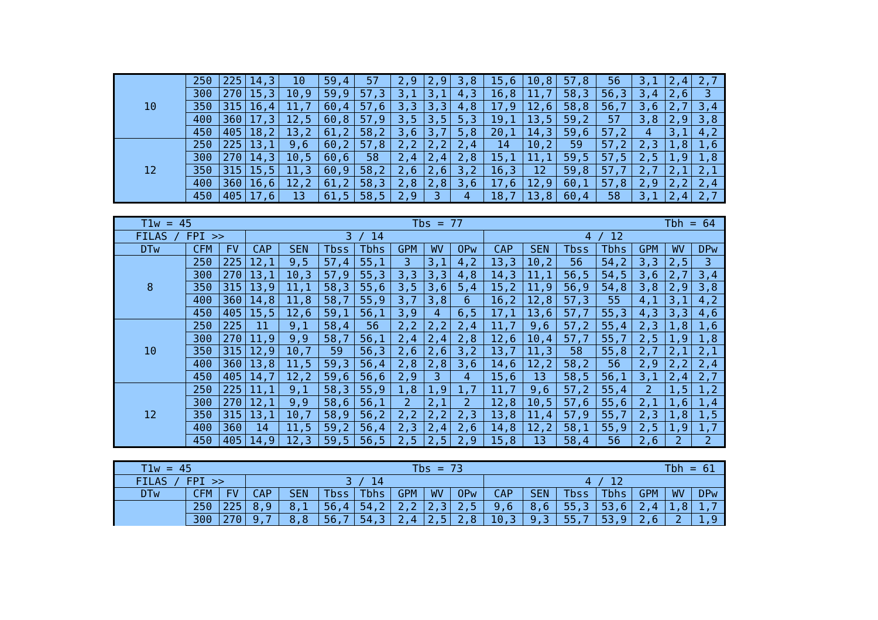| 10 | 250 | 225 | 14,3 | 10 | 59,4 | 57 | 2,9 | 2,9 | 3,8 | 15,6 | 10,8 | 57,8 | 56 | 3,1 | 2,4 | 2,7 |
| | 300 | 270 | 15,3 | 10,9 | 59,9 | 57,3 | 3,1 | 3,1 | 4,3 | 16,8 | 11,7 | 58,3 | 56,3 | 3,4 | 2,6 | 3 |
| | 350 | 315 | 16,4 | 11,7 | 60,4 | 57,6 | 3,3 | 3,3 | 4,8 | 17,9 | 12,6 | 58,8 | 56,7 | 3,6 | 2,7 | 3,4 |
| | 400 | 360 | 17,3 | 12,5 | 60,8 | 57,9 | 3,5 | 3,5 | 5,3 | 19,1 | 13,5 | 59,2 | 57 | 3,8 | 2,9 | 3,8 |
| | 450 | 405 | 18,2 | 13,2 | 61,2 | 58,2 | 3,6 | 3,7 | 5,8 | 20,1 | 14,3 | 59,6 | 57,2 | 4 | 3,1 | 4,2 |
| 12 | 250 | 225 | 13,1 | 9,6 | 60,2 | 57,8 | 2,2 | 2,2 | 2,4 | 14 | 10,2 | 59 | 57,2 | 2,3 | 1,8 | 1,6 |
| | 300 | 270 | 14,3 | 10,5 | 60,6 | 58 | 2,4 | 2,4 | 2,8 | 15,1 | 11,1 | 59,5 | 57,5 | 2,5 | 1,9 | 1,8 |
| | 350 | 315 | 15,5 | 11,3 | 60,9 | 58,2 | 2,6 | 2,6 | 3,2 | 16,3 | 12 | 59,8 | 57,7 | 2,7 | 2,1 | 2,1 |
| | 400 | 360 | 16,6 | 12,2 | 61,2 | 58,3 | 2,8 | 2,8 | 3,6 | 17,6 | 12,9 | 60,1 | 57,8 | 2,9 | 2,2 | 2,4 |
| | 450 | 405 | 17,6 | 13 | 61,5 | 58,5 | 2,9 | 3 | 4 | 18,7 | 13,8 | 60,4 | 58 | 3,1 | 2,4 | 2,7 |
| T1w = 45 | | | | | Tbs = 77 | | | | | | | Tbh = 64 | | | | |
| FILAS / FPI >> | | | 3 / 14 | | | | | | | 4 / 12 | | | | | | |
| DTw | CFM | FV | CAP | SEN | Tbss | Tbhs | GPM | WV | OPw | CAP | SEN | Tbss | Tbhs | GPM | WV | DPw |
| 8 | 250 | 225 | 12,1 | 9,5 | 57,4 | 55,1 | 3 | 3,1 | 4,2 | 13,3 | 10,2 | 56 | 54,2 | 3,3 | 2,5 | 3 |
| | 300 | 270 | 13,1 | 10,3 | 57,9 | 55,3 | 3,3 | 3,3 | 4,8 | 14,3 | 11,1 | 56,5 | 54,5 | 3,6 | 2,7 | 3,4 |
| | 350 | 315 | 13,9 | 11,1 | 58,3 | 55,6 | 3,5 | 3,6 | 5,4 | 15,2 | 11,9 | 56,9 | 54,8 | 3,8 | 2,9 | 3,8 |
| | 400 | 360 | 14,8 | 11,8 | 58,7 | 55,9 | 3,7 | 3,8 | 6 | 16,2 | 12,8 | 57,3 | 55 | 4,1 | 3,1 | 4,2 |
| | 450 | 405 | 15,5 | 12,6 | 59,1 | 56,1 | 3,9 | 4 | 6,5 | 17,1 | 13,6 | 57,7 | 55,3 | 4,3 | 3,3 | 4,6 |
| 10 | 250 | 225 | 11 | 9,1 | 58,4 | 56 | 2,2 | 2,2 | 2,4 | 11,7 | 9,6 | 57,2 | 55,4 | 2,3 | 1,8 | 1,6 |
| | 300 | 270 | 11,9 | 9,9 | 58,7 | 56,1 | 2,4 | 2,4 | 2,8 | 12,6 | 10,4 | 57,7 | 55,7 | 2,5 | 1,9 | 1,8 |
| | 350 | 315 | 12,9 | 10,7 | 59 | 56,3 | 2,6 | 2,6 | 3,2 | 13,7 | 11,3 | 58 | 55,8 | 2,7 | 2,1 | 2,1 |
| | 400 | 360 | 13,8 | 11,5 | 59,3 | 56,4 | 2,8 | 2,8 | 3,6 | 14,6 | 12,2 | 58,2 | 56 | 2,9 | 2,2 | 2,4 |
| | 450 | 405 | 14,7 | 12,2 | 59,6 | 56,6 | 2,9 | 3 | 4 | 15,6 | 13 | 58,5 | 56,1 | 3,1 | 2,4 | 2,7 |
| 12 | 250 | 225 | 11,1 | 9,1 | 58,3 | 55,9 | 1,8 | 1,9 | 1,7 | 11,7 | 9,6 | 57,2 | 55,4 | 2 | 1,5 | 1,2 |
| | 300 | 270 | 12,1 | 9,9 | 58,6 | 56,1 | 2 | 2,1 | 2 | 12,8 | 10,5 | 57,6 | 55,6 | 2,1 | 1,6 | 1,4 |
| | 350 | 315 | 13,1 | 10,7 | 58,9 | 56,2 | 2,2 | 2,2 | 2,3 | 13,8 | 11,4 | 57,9 | 55,7 | 2,3 | 1,8 | 1,5 |
| | 400 | 360 | 14 | 11,5 | 59,2 | 56,4 | 2,3 | 2,4 | 2,6 | 14,8 | 12,2 | 58,1 | 55,9 | 2,5 | 1,9 | 1,7 |
| | 450 | 405 | 14,9 | 12,3 | 59,5 | 56,5 | 2,5 | 2,5 | 2,9 | 15,8 | 13 | 58,4 | 56 | 2,6 | 2 | 2 |
| T1w = 45 | | | | | Tbs = 73 | | | | | | | Tbh = 61 | | | | |
| FILAS / FPI >> | | | 3 / 14 | | | | | | | 4 / 12 | | | | | | |
| DTw | CFM | FV | CAP | SEN | Tbss | Tbhs | GPM | WV | OPw | CAP | SEN | Tbss | Tbhs | GPM | WV | DPw |
| | 250 | 225 | 8,9 | 8,1 | 56,4 | 54,2 | 2,2 | 2,3 | 2,5 | 9,6 | 8,6 | 55,3 | 53,6 | 2,4 | 1,8 | 1,7 |
| | 300 | 270 | 9,7 | 8,8 | 56,7 | 54,3 | 2,4 | 2,5 | 2,8 | 10,3 | 9,3 | 55,7 | 53,9 | 2,6 | 2 | 1,9 |